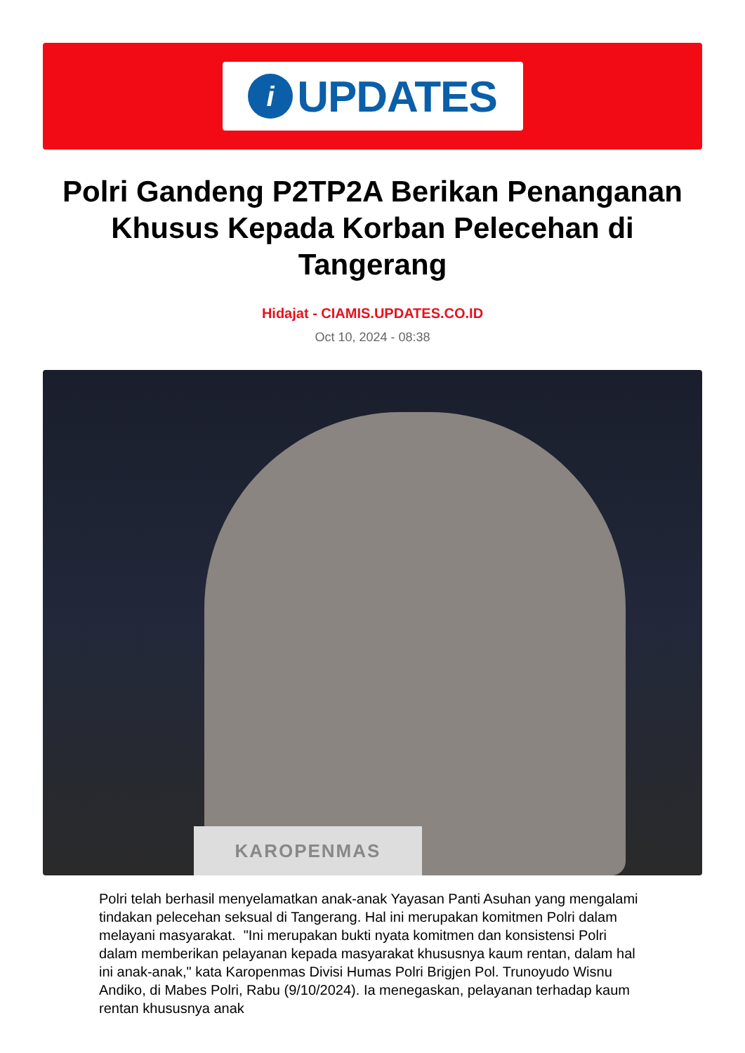i
UPDATES
Polri Gandeng P2TP2A Berikan Penanganan Khusus Kepada Korban Pelecehan di Tangerang
Hidajat - CIAMIS.UPDATES.CO.ID
Oct 10, 2024 - 08:38
KAROPENMAS
Polri telah berhasil menyelamatkan anak-anak Yayasan Panti Asuhan yang mengalami tindakan pelecehan seksual di Tangerang. Hal ini merupakan komitmen Polri dalam melayani masyarakat. "Ini merupakan bukti nyata komitmen dan konsistensi Polri dalam memberikan pelayanan kepada masyarakat khususnya kaum rentan, dalam hal ini anak-anak," kata Karopenmas Divisi Humas Polri Brigjen Pol. Trunoyudo Wisnu Andiko, di Mabes Polri, Rabu (9/10/2024). Ia menegaskan, pelayanan terhadap kaum rentan khususnya anak